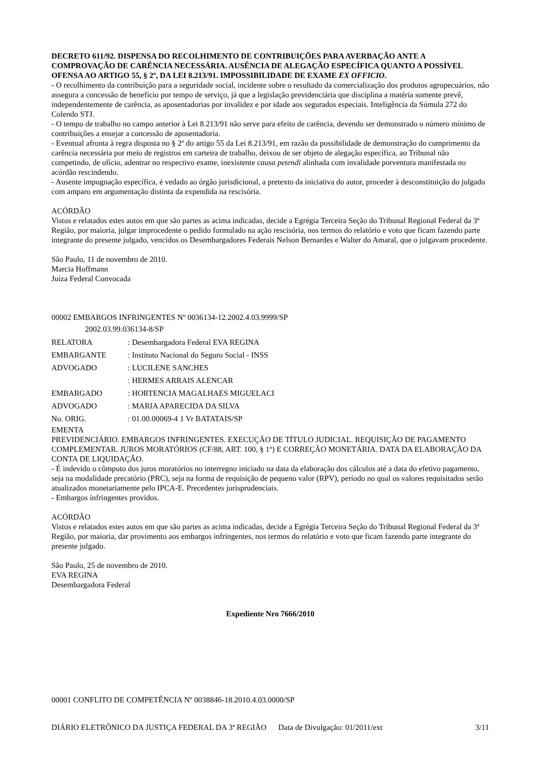DECRETO 611/92. DISPENSA DO RECOLHIMENTO DE CONTRIBUIÇÕES PARA AVERBAÇÃO ANTE A COMPROVAÇÃO DE CARÊNCIA NECESSÁRIA. AUSÊNCIA DE ALEGAÇÃO ESPECÍFICA QUANTO A POSSÍVEL OFENSA AO ARTIGO 55, § 2º, DA LEI 8.213/91. IMPOSSIBILIDADE DE EXAME EX OFFICIO.
- O recolhimento da contribuição para a seguridade social, incidente sobre o resultado da comercialização dos produtos agropecuários, não assegura a concessão de benefício por tempo de serviço, já que a legislação previdenciária que disciplina a matéria somente prevê, independentemente de carência, as aposentadorias por invalidez e por idade aos segurados especiais. Inteligência da Súmula 272 do Colendo STJ.
- O tempo de trabalho no campo anterior à Lei 8.213/91 não serve para efeito de carência, devendo ser demonstrado o número mínimo de contribuições a ensejar a concessão de aposentadoria.
- Eventual afronta à regra disposta no § 2º do artigo 55 da Lei 8.213/91, em razão da possibilidade de demonstração do cumprimento da carência necessária por meio de registros em carteira de trabalho, deixou de ser objeto de alegação específica, ao Tribunal não competindo, de ofício, adentrar no respectivo exame, inexistente causa petendi alinhada com invalidade porventura manifestada no acórdão rescindendo.
- Ausente impugnação específica, é vedado ao órgão jurisdicional, a pretexto da iniciativa do autor, proceder à desconstituição do julgado com amparo em argumentação distinta da expendida na rescisória.
ACÓRDÃO
Vistos e relatados estes autos em que são partes as acima indicadas, decide a Egrégia Terceira Seção do Tribunal Regional Federal da 3ª Região, por maioria, julgar improcedente o pedido formulado na ação rescisória, nos termos do relatório e voto que ficam fazendo parte integrante do presente julgado, vencidos os Desembargadores Federais Nelson Bernardes e Walter do Amaral, que o julgavam procedente.
São Paulo, 11 de novembro de 2010.
Marcia Hoffmann
Juíza Federal Convocada
00002 EMBARGOS INFRINGENTES Nº 0036134-12.2002.4.03.9999/SP
2002.03.99.036134-8/SP
| RELATORA | : Desembargadora Federal EVA REGINA |
| EMBARGANTE | : Instituto Nacional do Seguro Social - INSS |
| ADVOGADO | : LUCILENE SANCHES |
| | : HERMES ARRAIS ALENCAR |
| EMBARGADO | : HORTENCIA MAGALHAES MIGUELACI |
| ADVOGADO | : MARIA APARECIDA DA SILVA |
| No. ORIG. | : 01.00.00069-4 1 Vr BATATAIS/SP |
EMENTA
PREVIDENCIÁRIO. EMBARGOS INFRINGENTES. EXECUÇÃO DE TÍTULO JUDICIAL. REQUISIÇÃO DE PAGAMENTO COMPLEMENTAR. JUROS MORATÓRIOS (CF/88, ART. 100, § 1º) E CORREÇÃO MONETÁRIA. DATA DA ELABORAÇÃO DA CONTA DE LIQUIDAÇÃO.
- É indevido o cômputo dos juros moratórios no interregno iniciado na data da elaboração dos cálculos até a data do efetivo pagamento, seja na modalidade precatório (PRC), seja na forma de requisição de pequeno valor (RPV), período no qual os valores requisitados serão atualizados monetariamente pelo IPCA-E. Precedentes jurisprudenciais.
- Embargos infringentes providos.
ACÓRDÃO
Vistos e relatados estes autos em que são partes as acima indicadas, decide a Egrégia Terceira Seção do Tribunal Regional Federal da 3ª Região, por maioria, dar provimento aos embargos infringentes, nos termos do relatório e voto que ficam fazendo parte integrante do presente julgado.
São Paulo, 25 de novembro de 2010.
EVA REGINA
Desembargadora Federal
Expediente Nro 7666/2010
00001 CONFLITO DE COMPETÊNCIA Nº 0038846-18.2010.4.03.0000/SP
DIÁRIO ELETRÔNICO DA JUSTIÇA FEDERAL DA 3ª REGIÃO Data de Divulgação: 01/2011/ext 3/11